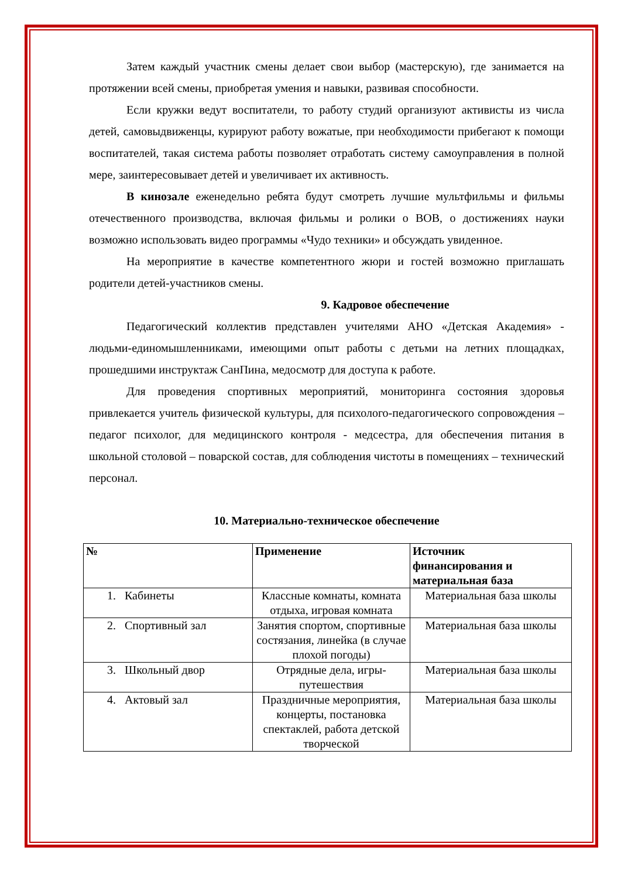Затем каждый участник смены делает свои выбор (мастерскую), где занимается на протяжении всей смены, приобретая умения и навыки, развивая способности.
Если кружки ведут воспитатели, то работу студий организуют активисты из числа детей, самовыдвиженцы, курируют работу вожатые, при необходимости прибегают к помощи воспитателей, такая система работы позволяет отработать систему самоуправления в полной мере, заинтересовывает детей и увеличивает их активность.
В кинозале еженедельно ребята будут смотреть лучшие мультфильмы и фильмы отечественного производства, включая фильмы и ролики о ВОВ, о достижениях науки возможно использовать видео программы «Чудо техники» и обсуждать увиденное.
На мероприятие в качестве компетентного жюри и гостей возможно приглашать родители детей-участников смены.
9. Кадровое обеспечение
Педагогический коллектив представлен учителями АНО «Детская Академия» - людьми-единомышленниками, имеющими опыт работы с детьми на летних площадках, прошедшими инструктаж СанПина, медосмотр для доступа к работе.
Для проведения спортивных мероприятий, мониторинга состояния здоровья привлекается учитель физической культуры, для психолого-педагогического сопровождения – педагог психолог, для медицинского контроля - медсестра, для обеспечения питания в школьной столовой – поварской состав, для соблюдения чистоты в помещениях – технический персонал.
10. Материально-техническое обеспечение
| № | Применение | Источник финансирования и материальная база |
| --- | --- | --- |
| 1. Кабинеты | Классные комнаты, комната отдыха, игровая комната | Материальная база школы |
| 2. Спортивный зал | Занятия спортом, спортивные состязания, линейка (в случае плохой погоды) | Материальная база школы |
| 3. Школьный двор | Отрядные дела, игры-путешествия | Материальная база школы |
| 4. Актовый зал | Праздничные мероприятия, концерты, постановка спектаклей, работа детской творческой | Материальная база школы |